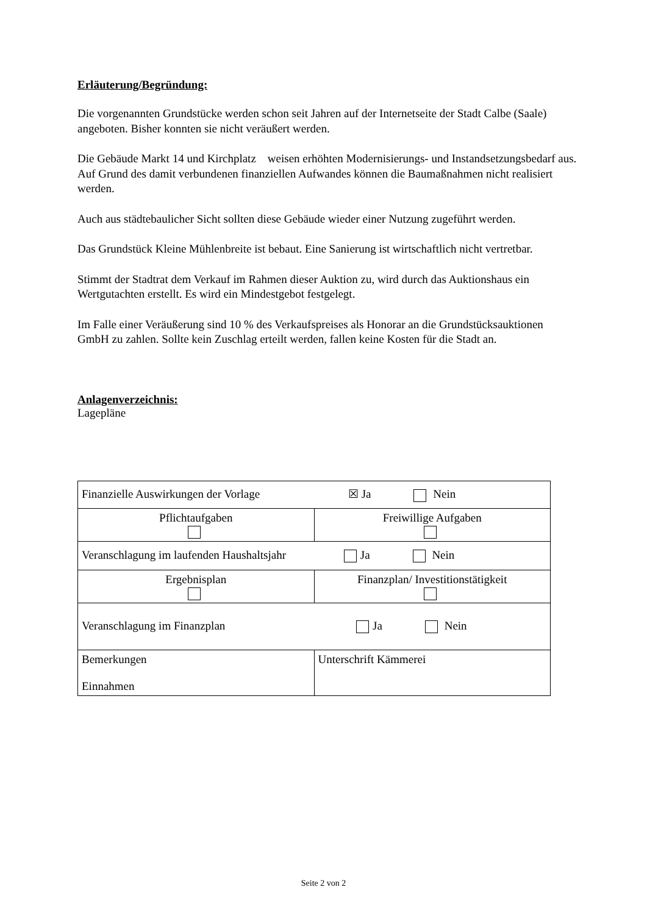Erläuterung/Begründung:
Die vorgenannten Grundstücke werden schon seit Jahren auf der Internetseite der Stadt Calbe (Saale) angeboten. Bisher konnten sie nicht veräußert werden.
Die Gebäude Markt 14 und Kirchplatz weisen erhöhten Modernisierungs- und Instandsetzungsbedarf aus. Auf Grund des damit verbundenen finanziellen Aufwandes können die Baumaßnahmen nicht realisiert werden.
Auch aus städtebaulicher Sicht sollten diese Gebäude wieder einer Nutzung zugeführt werden.
Das Grundstück Kleine Mühlenbreite ist bebaut. Eine Sanierung ist wirtschaftlich nicht vertretbar.
Stimmt der Stadtrat dem Verkauf im Rahmen dieser Auktion zu, wird durch das Auktionshaus ein Wertgutachten erstellt. Es wird ein Mindestgebot festgelegt.
Im Falle einer Veräußerung sind 10 % des Verkaufspreises als Honorar an die Grundstücksauktionen GmbH zu zahlen. Sollte kein Zuschlag erteilt werden, fallen keine Kosten für die Stadt an.
Anlagenverzeichnis:
Lagepläne
| Finanzielle Auswirkungen der Vorlage ☒ Ja Nein | |
| Pflichtaufgaben | Freiwillige Aufgaben |
| Veranschlagung im laufenden Haushaltsjahr Ja Nein | |
| Ergebnisplan | Finanzplan/ Investitionstätigkeit |
| Veranschlagung im Finanzplan Ja Nein | |
| Bemerkungen Einnahmen | Unterschrift Kämmerei |
Seite 2 von 2